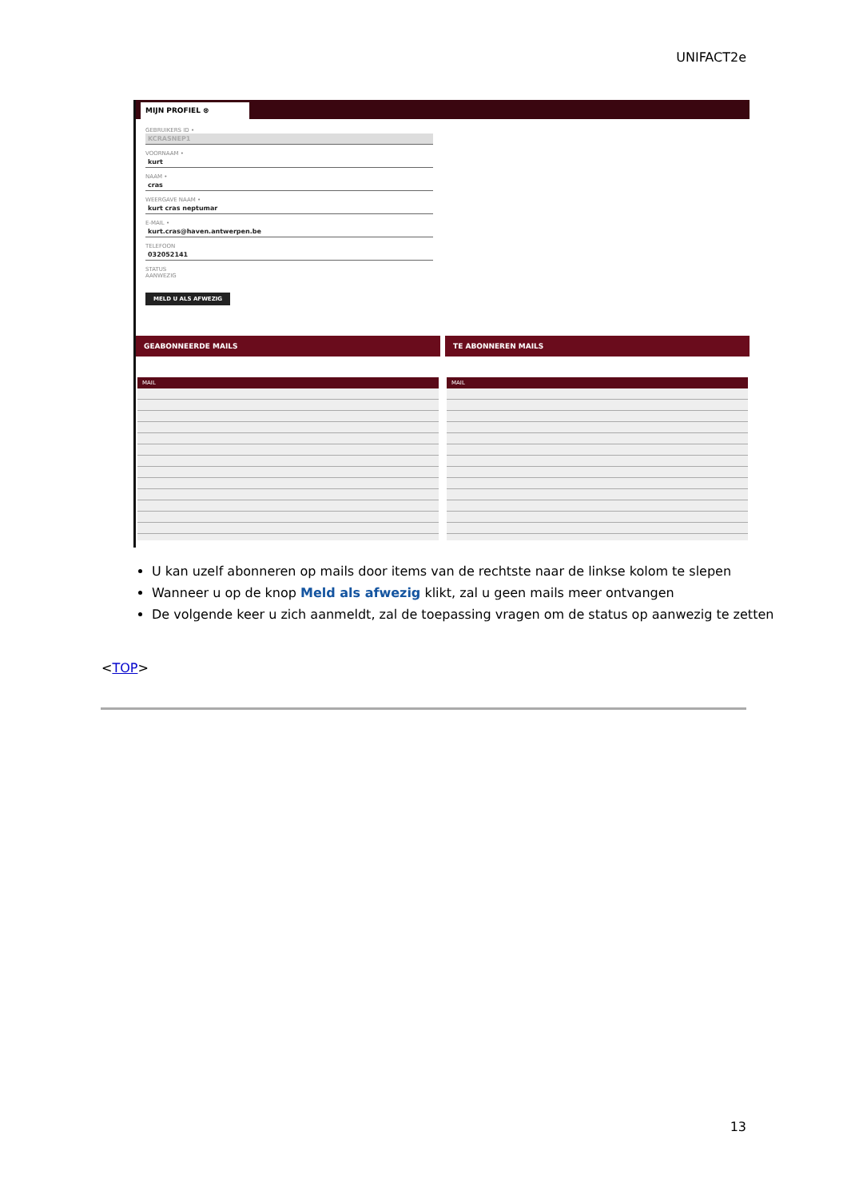UNIFACT2e
MIJN PROFIEL ⊗
GEBRUIKERS ID •
KCRASNEP1
VOORNAAM •
kurt
NAAM •
cras
WEERGAVE NAAM •
kurt cras neptumar
E-MAIL •
kurt.cras@haven.antwerpen.be
TELEFOON
032052141
STATUS
AANWEZIG
MELD U ALS AFWEZIG
GEABONNEERDE MAILS
MAIL
TE ABONNEREN MAILS
MAIL
U kan uzelf abonneren op mails door items van de rechtste naar de linkse kolom te slepen
Wanneer u op de knop Meld als afwezig klikt, zal u geen mails meer ontvangen
De volgende keer u zich aanmeldt, zal de toepassing vragen om de status op aanwezig te zetten
<TOP>
13